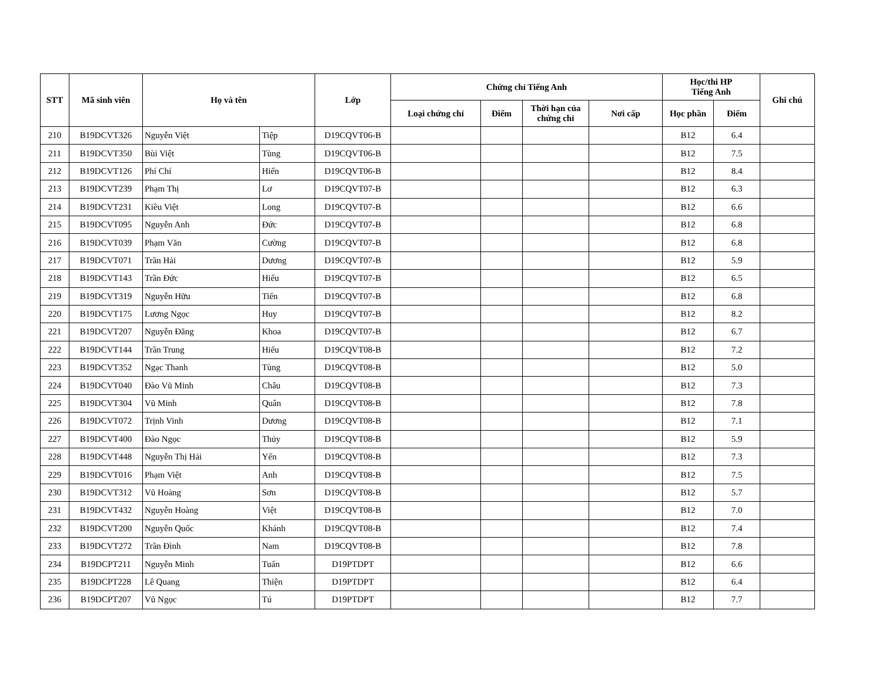| STT | Mã sinh viên | Họ và tên | | Lớp | Chứng chỉ Tiếng Anh | | | | Học/thi HP Tiếng Anh | | Ghi chú |
| --- | --- | --- | --- | --- | --- | --- | --- | --- | --- | --- | --- |
| | | | | | Loại chứng chỉ | Điểm | Thời hạn của chứng chỉ | Nơi cấp | Học phần | Điểm | |
| 210 | B19DCVT326 | Nguyễn Việt | Tiệp | D19CQVT06-B | | | | | B12 | 6.4 | |
| 211 | B19DCVT350 | Bùi Việt | Tùng | D19CQVT06-B | | | | | B12 | 7.5 | |
| 212 | B19DCVT126 | Phí Chí | Hiển | D19CQVT06-B | | | | | B12 | 8.4 | |
| 213 | B19DCVT239 | Phạm Thị | Lơ | D19CQVT07-B | | | | | B12 | 6.3 | |
| 214 | B19DCVT231 | Kiều Việt | Long | D19CQVT07-B | | | | | B12 | 6.6 | |
| 215 | B19DCVT095 | Nguyễn Anh | Đức | D19CQVT07-B | | | | | B12 | 6.8 | |
| 216 | B19DCVT039 | Phạm Văn | Cường | D19CQVT07-B | | | | | B12 | 6.8 | |
| 217 | B19DCVT071 | Trần Hải | Dương | D19CQVT07-B | | | | | B12 | 5.9 | |
| 218 | B19DCVT143 | Trần Đức | Hiếu | D19CQVT07-B | | | | | B12 | 6.5 | |
| 219 | B19DCVT319 | Nguyễn Hữu | Tiến | D19CQVT07-B | | | | | B12 | 6.8 | |
| 220 | B19DCVT175 | Lương Ngọc | Huy | D19CQVT07-B | | | | | B12 | 8.2 | |
| 221 | B19DCVT207 | Nguyễn Đăng | Khoa | D19CQVT07-B | | | | | B12 | 6.7 | |
| 222 | B19DCVT144 | Trần Trung | Hiếu | D19CQVT08-B | | | | | B12 | 7.2 | |
| 223 | B19DCVT352 | Ngạc Thanh | Tùng | D19CQVT08-B | | | | | B12 | 5.0 | |
| 224 | B19DCVT040 | Đào Vũ Minh | Châu | D19CQVT08-B | | | | | B12 | 7.3 | |
| 225 | B19DCVT304 | Vũ Minh | Quân | D19CQVT08-B | | | | | B12 | 7.8 | |
| 226 | B19DCVT072 | Trịnh Vinh | Dương | D19CQVT08-B | | | | | B12 | 7.1 | |
| 227 | B19DCVT400 | Đào Ngọc | Thủy | D19CQVT08-B | | | | | B12 | 5.9 | |
| 228 | B19DCVT448 | Nguyễn Thị Hải | Yến | D19CQVT08-B | | | | | B12 | 7.3 | |
| 229 | B19DCVT016 | Phạm Việt | Anh | D19CQVT08-B | | | | | B12 | 7.5 | |
| 230 | B19DCVT312 | Vũ Hoàng | Sơn | D19CQVT08-B | | | | | B12 | 5.7 | |
| 231 | B19DCVT432 | Nguyễn Hoàng | Việt | D19CQVT08-B | | | | | B12 | 7.0 | |
| 232 | B19DCVT200 | Nguyễn Quốc | Khánh | D19CQVT08-B | | | | | B12 | 7.4 | |
| 233 | B19DCVT272 | Trần Đình | Nam | D19CQVT08-B | | | | | B12 | 7.8 | |
| 234 | B19DCPT211 | Nguyễn Minh | Tuấn | D19PTDPT | | | | | B12 | 6.6 | |
| 235 | B19DCPT228 | Lê Quang | Thiện | D19PTDPT | | | | | B12 | 6.4 | |
| 236 | B19DCPT207 | Vũ Ngọc | Tú | D19PTDPT | | | | | B12 | 7.7 | |